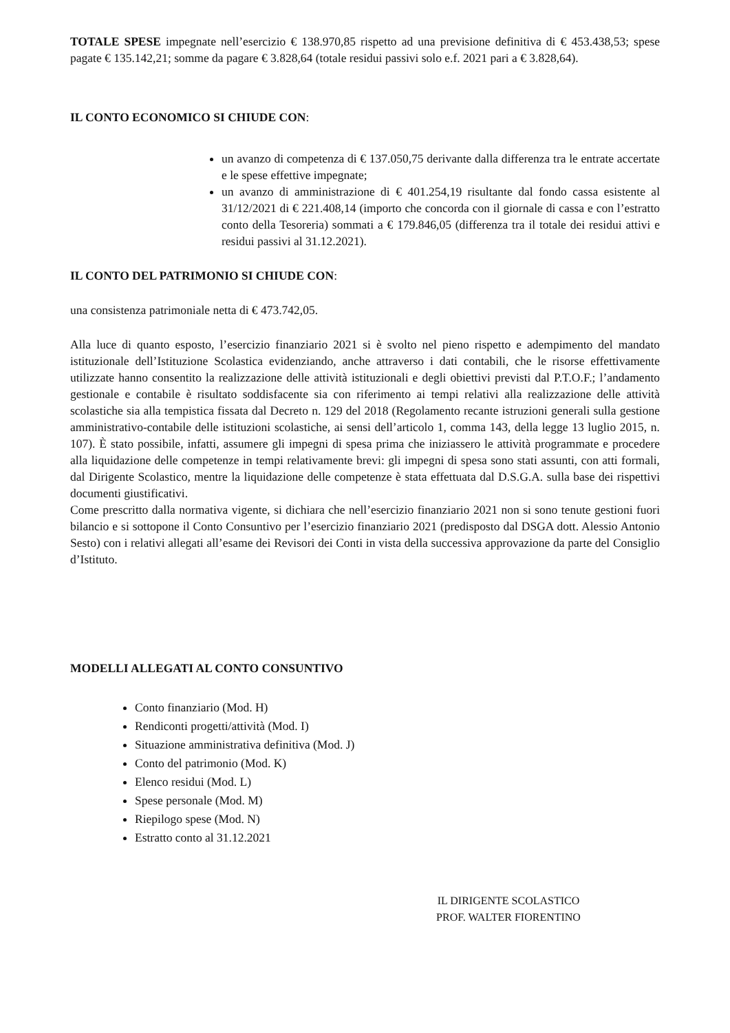TOTALE SPESE impegnate nell’esercizio € 138.970,85 rispetto ad una previsione definitiva di € 453.438,53; spese pagate € 135.142,21; somme da pagare € 3.828,64 (totale residui passivi solo e.f. 2021 pari a € 3.828,64).
IL CONTO ECONOMICO SI CHIUDE CON:
un avanzo di competenza di € 137.050,75 derivante dalla differenza tra le entrate accertate e le spese effettive impegnate;
un avanzo di amministrazione di € 401.254,19 risultante dal fondo cassa esistente al 31/12/2021 di € 221.408,14 (importo che concorda con il giornale di cassa e con l’estratto conto della Tesoreria) sommati a € 179.846,05 (differenza tra il totale dei residui attivi e residui passivi al 31.12.2021).
IL CONTO DEL PATRIMONIO SI CHIUDE CON:
una consistenza patrimoniale netta di € 473.742,05.
Alla luce di quanto esposto, l’esercizio finanziario 2021 si è svolto nel pieno rispetto e adempimento del mandato istituzionale dell’Istituzione Scolastica evidenziando, anche attraverso i dati contabili, che le risorse effettivamente utilizzate hanno consentito la realizzazione delle attività istituzionali e degli obiettivi previsti dal P.T.O.F.; l’andamento gestionale e contabile è risultato soddisfacente sia con riferimento ai tempi relativi alla realizzazione delle attività scolastiche sia alla tempistica fissata dal Decreto n. 129 del 2018 (Regolamento recante istruzioni generali sulla gestione amministrativo-contabile delle istituzioni scolastiche, ai sensi dell’articolo 1, comma 143, della legge 13 luglio 2015, n. 107). È stato possibile, infatti, assumere gli impegni di spesa prima che iniziassero le attività programmate e procedere alla liquidazione delle competenze in tempi relativamente brevi: gli impegni di spesa sono stati assunti, con atti formali, dal Dirigente Scolastico, mentre la liquidazione delle competenze è stata effettuata dal D.S.G.A. sulla base dei rispettivi documenti giustificativi.
Come prescritto dalla normativa vigente, si dichiara che nell’esercizio finanziario 2021 non si sono tenute gestioni fuori bilancio e si sottopone il Conto Consuntivo per l’esercizio finanziario 2021 (predisposto dal DSGA dott. Alessio Antonio Sesto) con i relativi allegati all’esame dei Revisori dei Conti in vista della successiva approvazione da parte del Consiglio d’Istituto.
MODELLI ALLEGATI AL CONTO CONSUNTIVO
Conto finanziario (Mod. H)
Rendiconti progetti/attività (Mod. I)
Situazione amministrativa definitiva (Mod. J)
Conto del patrimonio (Mod. K)
Elenco residui (Mod. L)
Spese personale (Mod. M)
Riepilogo spese (Mod. N)
Estratto conto al 31.12.2021
IL DIRIGENTE SCOLASTICO
PROF. WALTER FIORENTINO